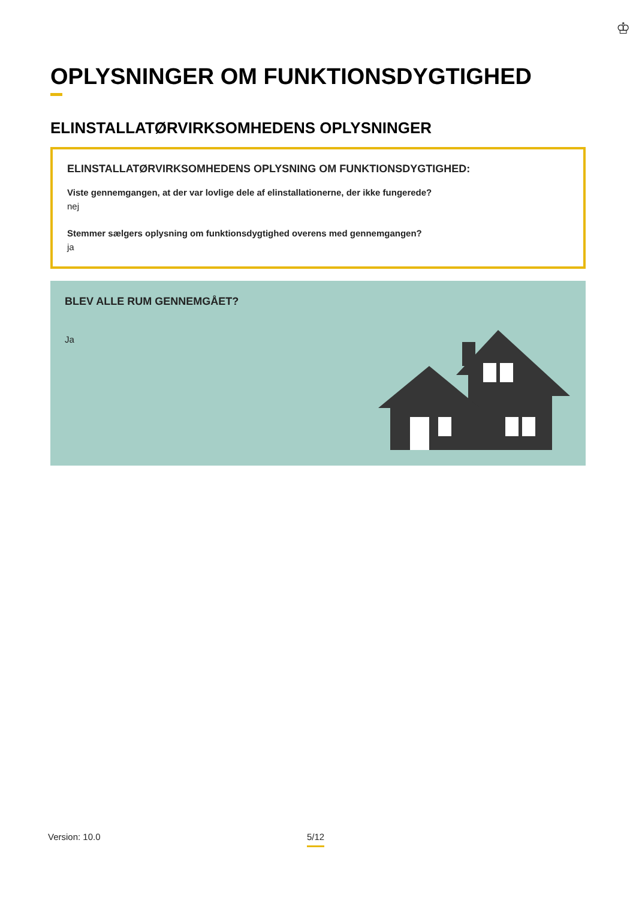♔
OPLYSNINGER OM FUNKTIONSDYGTIGHED
ELINSTALLATØRVIRKSOMHEDENS OPLYSNINGER
ELINSTALLATØRVIRKSOMHEDENS OPLYSNING OM FUNKTIONSDYGTIGHED:
Viste gennemgangen, at der var lovlige dele af elinstallationerne, der ikke fungerede?
nej
Stemmer sælgers oplysning om funktionsdygtighed overens med gennemgangen?
ja
BLEV ALLE RUM GENNEMGÅET?
Ja
Version: 10.0 5/12